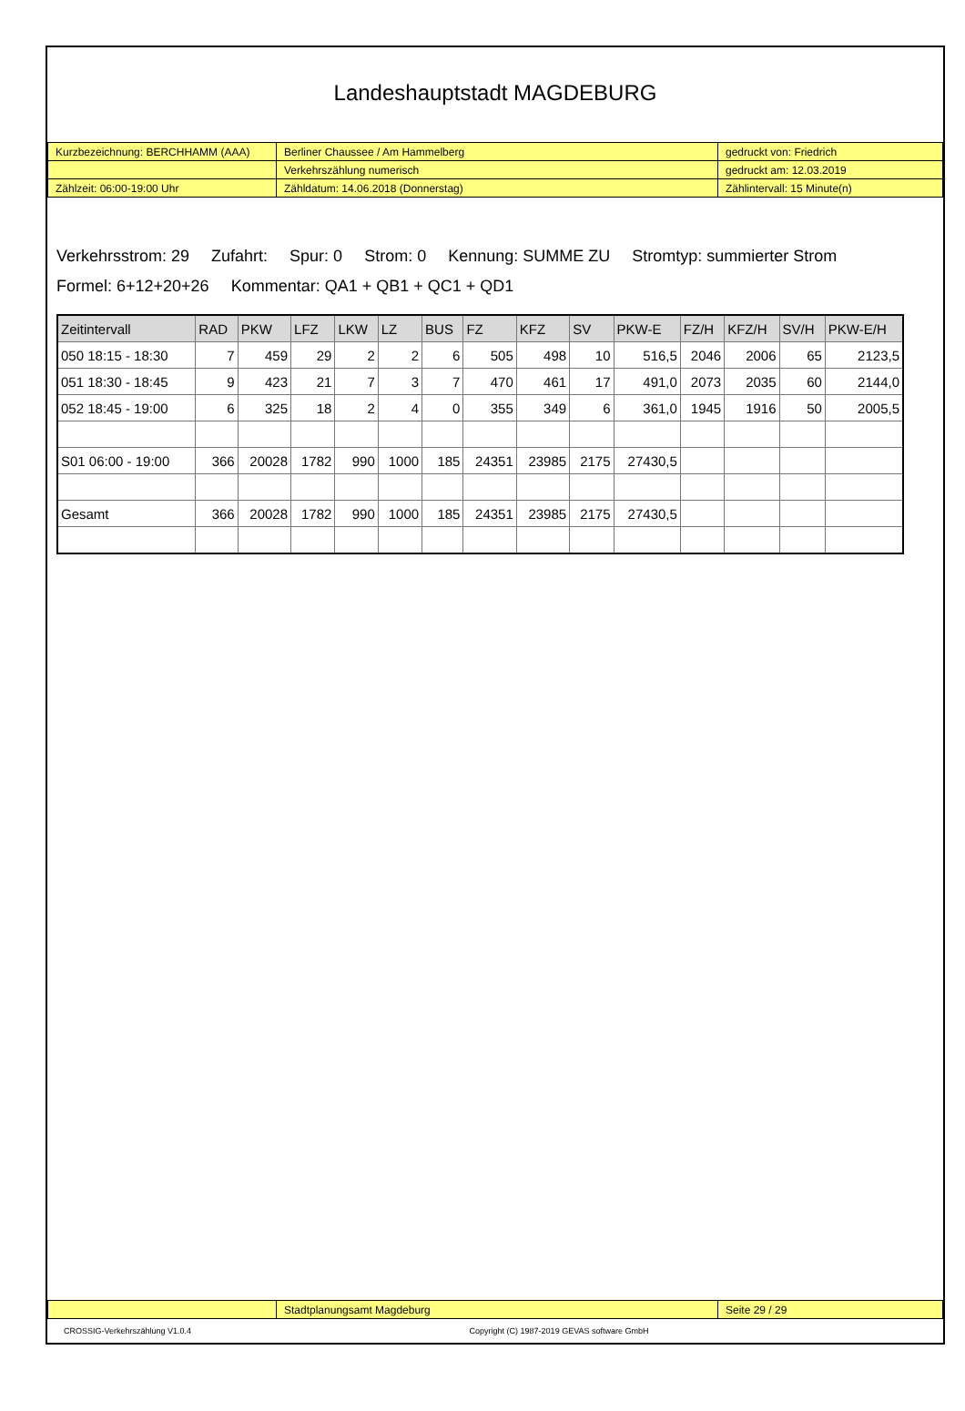Landeshauptstadt MAGDEBURG
| Kurzbezeichnung: BERCHHAMM (AAA) | Berliner Chaussee / Am Hammelberg | gedruckt von: Friedrich |
| | Verkehrszählung numerisch | gedruckt am: 12.03.2019 |
| Zählzeit: 06:00-19:00 Uhr | Zähldatum: 14.06.2018 (Donnerstag) | Zählintervall: 15 Minute(n) |
Verkehrsstrom: 29 Zufahrt: Spur: 0 Strom: 0 Kennung: SUMME ZU Stromtyp: summierter Strom
Formel: 6+12+20+26 Kommentar: QA1 + QB1 + QC1 + QD1
| Zeitintervall | RAD | PKW | LFZ | LKW | LZ | BUS | FZ | KFZ | SV | PKW-E | FZ/H | KFZ/H | SV/H | PKW-E/H |
| --- | --- | --- | --- | --- | --- | --- | --- | --- | --- | --- | --- | --- | --- | --- |
| 050 18:15 - 18:30 | 7 | 459 | 29 | 2 | 2 | 6 | 505 | 498 | 10 | 516,5 | 2046 | 2006 | 65 | 2123,5 |
| 051 18:30 - 18:45 | 9 | 423 | 21 | 7 | 3 | 7 | 470 | 461 | 17 | 491,0 | 2073 | 2035 | 60 | 2144,0 |
| 052 18:45 - 19:00 | 6 | 325 | 18 | 2 | 4 | 0 | 355 | 349 | 6 | 361,0 | 1945 | 1916 | 50 | 2005,5 |
| S01 06:00 - 19:00 | 366 | 20028 | 1782 | 990 | 1000 | 185 | 24351 | 23985 | 2175 | 27430,5 | | | | |
| Gesamt | 366 | 20028 | 1782 | 990 | 1000 | 185 | 24351 | 23985 | 2175 | 27430,5 | | | | |
| | Stadtplanungsamt Magdeburg | Seite 29 / 29 |
CROSSIG-Verkehrszählung V1.0.4 Copyright (C) 1987-2019 GEVAS software GmbH